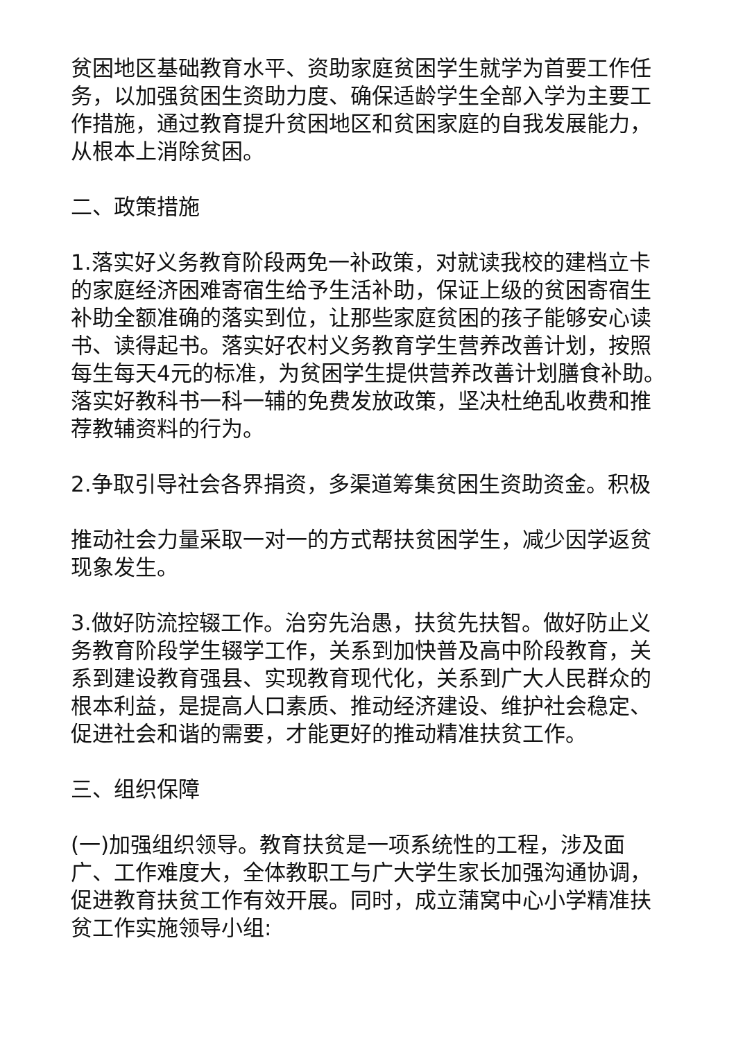贫困地区基础教育水平、资助家庭贫困学生就学为首要工作任务，以加强贫困生资助力度、确保适龄学生全部入学为主要工作措施，通过教育提升贫困地区和贫困家庭的自我发展能力，从根本上消除贫困。
二、政策措施
1.落实好义务教育阶段两免一补政策，对就读我校的建档立卡的家庭经济困难寄宿生给予生活补助，保证上级的贫困寄宿生补助全额准确的落实到位，让那些家庭贫困的孩子能够安心读书、读得起书。落实好农村义务教育学生营养改善计划，按照每生每天4元的标准，为贫困学生提供营养改善计划膳食补助。落实好教科书一科一辅的免费发放政策，坚决杜绝乱收费和推荐教辅资料的行为。
2.争取引导社会各界捐资，多渠道筹集贫困生资助资金。积极
推动社会力量采取一对一的方式帮扶贫困学生，减少因学返贫现象发生。
3.做好防流控辍工作。治穷先治愚，扶贫先扶智。做好防止义务教育阶段学生辍学工作，关系到加快普及高中阶段教育，关系到建设教育强县、实现教育现代化，关系到广大人民群众的根本利益，是提高人口素质、推动经济建设、维护社会稳定、促进社会和谐的需要，才能更好的推动精准扶贫工作。
三、组织保障
(一)加强组织领导。教育扶贫是一项系统性的工程，涉及面广、工作难度大，全体教职工与广大学生家长加强沟通协调，促进教育扶贫工作有效开展。同时，成立蒲窝中心小学精准扶贫工作实施领导小组: